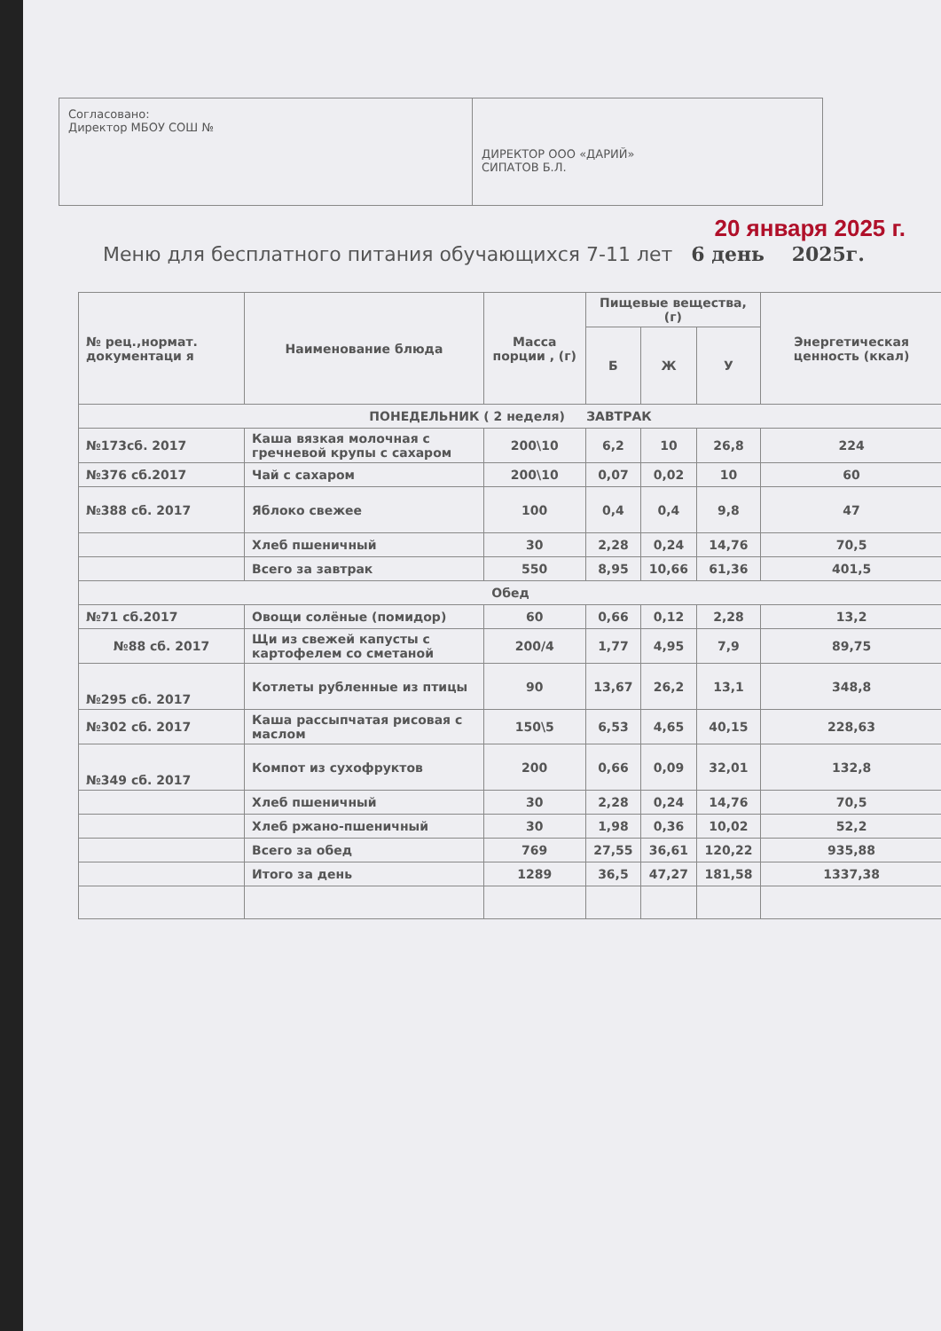Согласовано:
Директор МБОУ СОШ №
ДИРЕКТОР ООО «ДАРИЙ»
СИПАТОВ Б.Л.
20 января 2025 г.
Меню для бесплатного питания обучающихся 7-11 лет 6 день 2025г.
| № рец.,нормат. документаци я | Наименование блюда | Масса порции , (г) | Пищевые вещества,(г) | | | Энергетическая ценность (ккал) |
| --- | --- | --- | --- | --- | --- | --- |
| | | | Б | Ж | У | |
| ПОНЕДЕЛЬНИК ( 2 неделя) ЗАВТРАК | | | | | | |
| №173сб. 2017 | Каша вязкая молочная с гречневой крупы с сахаром | 200\10 | 6,2 | 10 | 26,8 | 224 |
| №376 сб.2017 | Чай с сахаром | 200\10 | 0,07 | 0,02 | 10 | 60 |
| №388 сб. 2017 | Яблоко свежее | 100 | 0,4 | 0,4 | 9,8 | 47 |
| | Хлеб пшеничный | 30 | 2,28 | 0,24 | 14,76 | 70,5 |
| | Всего за завтрак | 550 | 8,95 | 10,66 | 61,36 | 401,5 |
| Обед | | | | | | |
| №71 сб.2017 | Овощи солёные (помидор) | 60 | 0,66 | 0,12 | 2,28 | 13,2 |
| №88 сб. 2017 | Щи из свежей капусты с картофелем со сметаной | 200/4 | 1,77 | 4,95 | 7,9 | 89,75 |
| №295 сб. 2017 | Котлеты рубленные из птицы | 90 | 13,67 | 26,2 | 13,1 | 348,8 |
| №302 сб. 2017 | Каша рассыпчатая рисовая с маслом | 150\5 | 6,53 | 4,65 | 40,15 | 228,63 |
| №349 сб. 2017 | Компот из сухофруктов | 200 | 0,66 | 0,09 | 32,01 | 132,8 |
| | Хлеб пшеничный | 30 | 2,28 | 0,24 | 14,76 | 70,5 |
| | Хлеб ржано-пшеничный | 30 | 1,98 | 0,36 | 10,02 | 52,2 |
| | Всего за обед | 769 | 27,55 | 36,61 | 120,22 | 935,88 |
| | Итого за день | 1289 | 36,5 | 47,27 | 181,58 | 1337,38 |